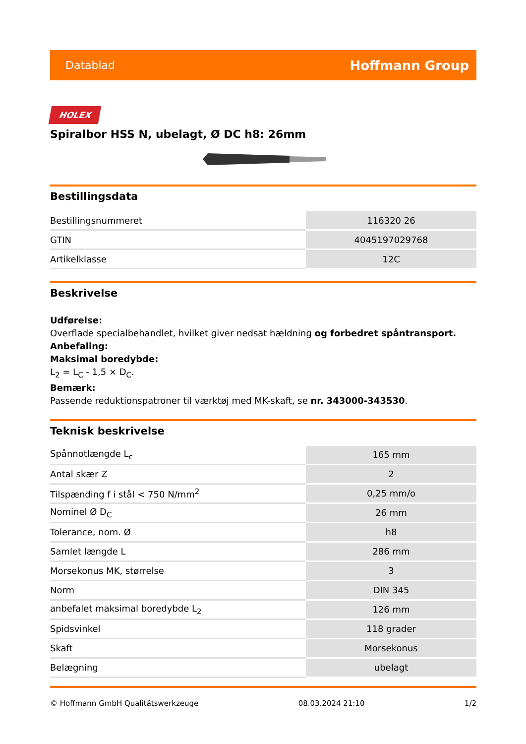Datablad Hoffmann Group
HOLEX
Spiralbor HSS N, ubelagt, Ø DC h8: 26mm
Bestillingsdata
| Bestillingsnummeret | 116320 26 |
| GTIN | 4045197029768 |
| Artikelklasse | 12C |
Beskrivelse
Udførelse:
Overflade specialbehandlet, hvilket giver nedsat hældning og forbedret spåntransport.
Anbefaling:
Maksimal boredybde:
L<sub>2</sub> = L<sub>C</sub> - 1,5 × D<sub>C</sub>.
Bemærk:
Passende reduktionspatroner til værktøj med MK-skaft, se nr. 343000-343530.
Teknisk beskrivelse
| Spånnotlængde L<sub>c</sub> | 165 mm |
| Antal skær Z | 2 |
| Tilspænding f i stål < 750 N/mm<sup>2</sup> | 0,25 mm/o |
| Nominel Ø D<sub>C</sub> | 26 mm |
| Tolerance, nom. Ø | h8 |
| Samlet længde L | 286 mm |
| Morsekonus MK, størrelse | 3 |
| Norm | DIN 345 |
| anbefalet maksimal boredybde L<sub>2</sub> | 126 mm |
| Spidsvinkel | 118 grader |
| Skaft | Morsekonus |
| Belægning | ubelagt |
© Hoffmann GmbH Qualitätswerkzeuge 08.03.2024 21:10 1/2